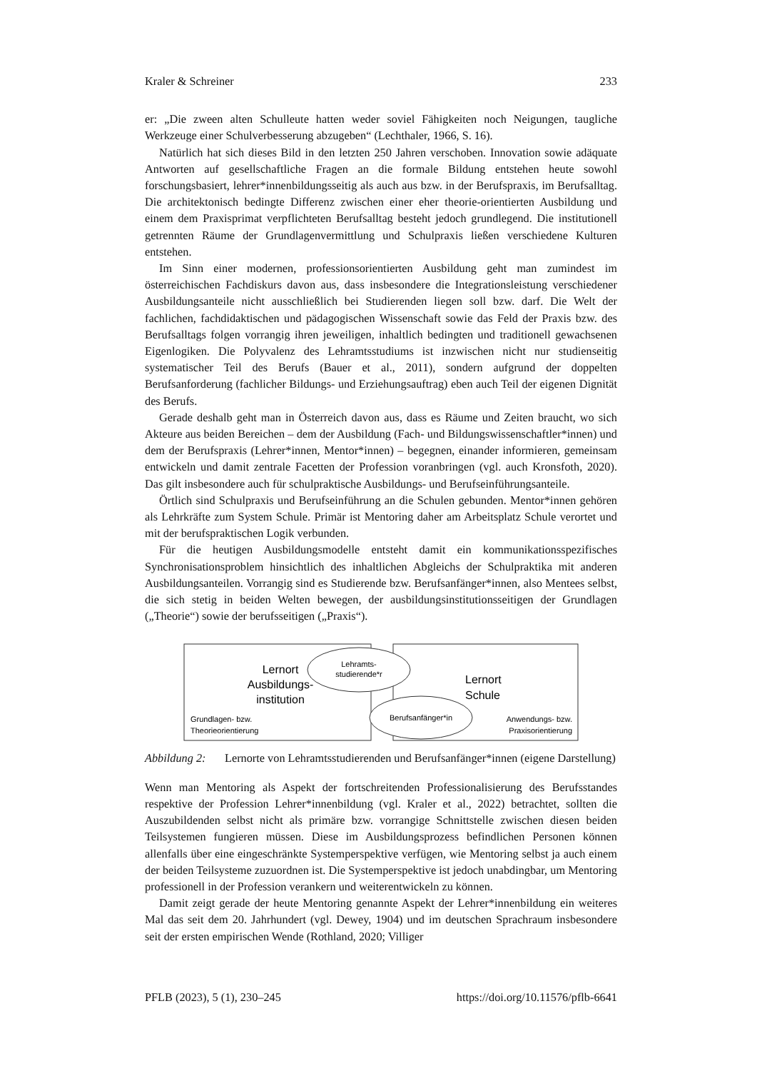Kraler & Schreiner 233
er: „Die zween alten Schulleute hatten weder soviel Fähigkeiten noch Neigungen, taug­liche Werkzeuge einer Schulverbesserung abzugeben“ (Lechthaler, 1966, S. 16).
Natürlich hat sich dieses Bild in den letzten 250 Jahren verschoben. Innovation sowie adäquate Antworten auf gesellschaftliche Fragen an die formale Bildung entstehen heute sowohl forschungsbasiert, lehrer*innenbildungsseitig als auch aus bzw. in der Berufs­praxis, im Berufsalltag. Die architektonisch bedingte Differenz zwischen einer eher the­orie-orientierten Ausbildung und einem dem Praxisprimat verpflichteten Berufsalltag besteht jedoch grundlegend. Die institutionell getrennten Räume der Grundlagenvermitt­lung und Schulpraxis ließen verschiedene Kulturen entstehen.
Im Sinn einer modernen, professionsorientierten Ausbildung geht man zumindest im österreichischen Fachdiskurs davon aus, dass insbesondere die Integrationsleistung ver­schiedener Ausbildungsanteile nicht ausschließlich bei Studierenden liegen soll bzw. darf. Die Welt der fachlichen, fachdidaktischen und pädagogischen Wissenschaft sowie das Feld der Praxis bzw. des Berufsalltags folgen vorrangig ihren jeweiligen, inhaltlich bedingten und traditionell gewachsenen Eigenlogiken. Die Polyvalenz des Lehramtsstu­diums ist inzwischen nicht nur studienseitig systematischer Teil des Berufs (Bauer et al., 2011), sondern aufgrund der doppelten Berufsanforderung (fachlicher Bildungs- und Er­ziehungsauftrag) eben auch Teil der eigenen Dignität des Berufs.
Gerade deshalb geht man in Österreich davon aus, dass es Räume und Zeiten braucht, wo sich Akteure aus beiden Bereichen – dem der Ausbildung (Fach- und Bildungs­wissenschaftler*innen) und dem der Berufspraxis (Lehrer*innen, Mentor*innen) – be­gegnen, einander informieren, gemeinsam entwickeln und damit zentrale Facetten der Profession voranbringen (vgl. auch Kronsfoth, 2020). Das gilt insbesondere auch für schulpraktische Ausbildungs- und Berufseinführungsanteile.
Örtlich sind Schulpraxis und Berufseinführung an die Schulen gebunden. Mentor*in­nen gehören als Lehrkräfte zum System Schule. Primär ist Mentoring daher am Arbeits­platz Schule verortet und mit der berufspraktischen Logik verbunden.
Für die heutigen Ausbildungsmodelle entsteht damit ein kommunikationsspezifisches Synchronisationsproblem hinsichtlich des inhaltlichen Abgleichs der Schulpraktika mit anderen Ausbildungsanteilen. Vorrangig sind es Studierende bzw. Berufsanfänger*in­nen, also Mentees selbst, die sich stetig in beiden Welten bewegen, der ausbildungsin­stitutionsseitigen der Grundlagen („Theorie“) sowie der berufsseitigen („Praxis“).
Lernort
Ausbildungs-
institution
Lehramts-
studierende*r
Berufsanfänger*in
Lernort
Schule
Grundlagen- bzw.
Theorieorientierung
Anwendungs- bzw.
Praxisorientierung
Abbildung 2: Lernorte von Lehramtsstudierenden und Berufsanfänger*innen (eigene Darstellung)
Wenn man Mentoring als Aspekt der fortschreitenden Professionalisierung des Berufs­standes respektive der Profession Lehrer*innenbildung (vgl. Kraler et al., 2022) betrach­tet, sollten die Auszubildenden selbst nicht als primäre bzw. vorrangige Schnittstelle zwischen diesen beiden Teilsystemen fungieren müssen. Diese im Ausbildungsprozess befindlichen Personen können allenfalls über eine eingeschränkte Systemperspektive verfügen, wie Mentoring selbst ja auch einem der beiden Teilsysteme zuzuordnen ist. Die Systemperspektive ist jedoch unabdingbar, um Mentoring professionell in der Pro­fession verankern und weiterentwickeln zu können.
Damit zeigt gerade der heute Mentoring genannte Aspekt der Lehrer*innenbildung ein weiteres Mal das seit dem 20. Jahrhundert (vgl. Dewey, 1904) und im deutschen Sprachraum insbesondere seit der ersten empirischen Wende (Rothland, 2020; Villiger
PFLB (2023), 5 (1), 230–245 https://doi.org/10.11576/pflb-6641